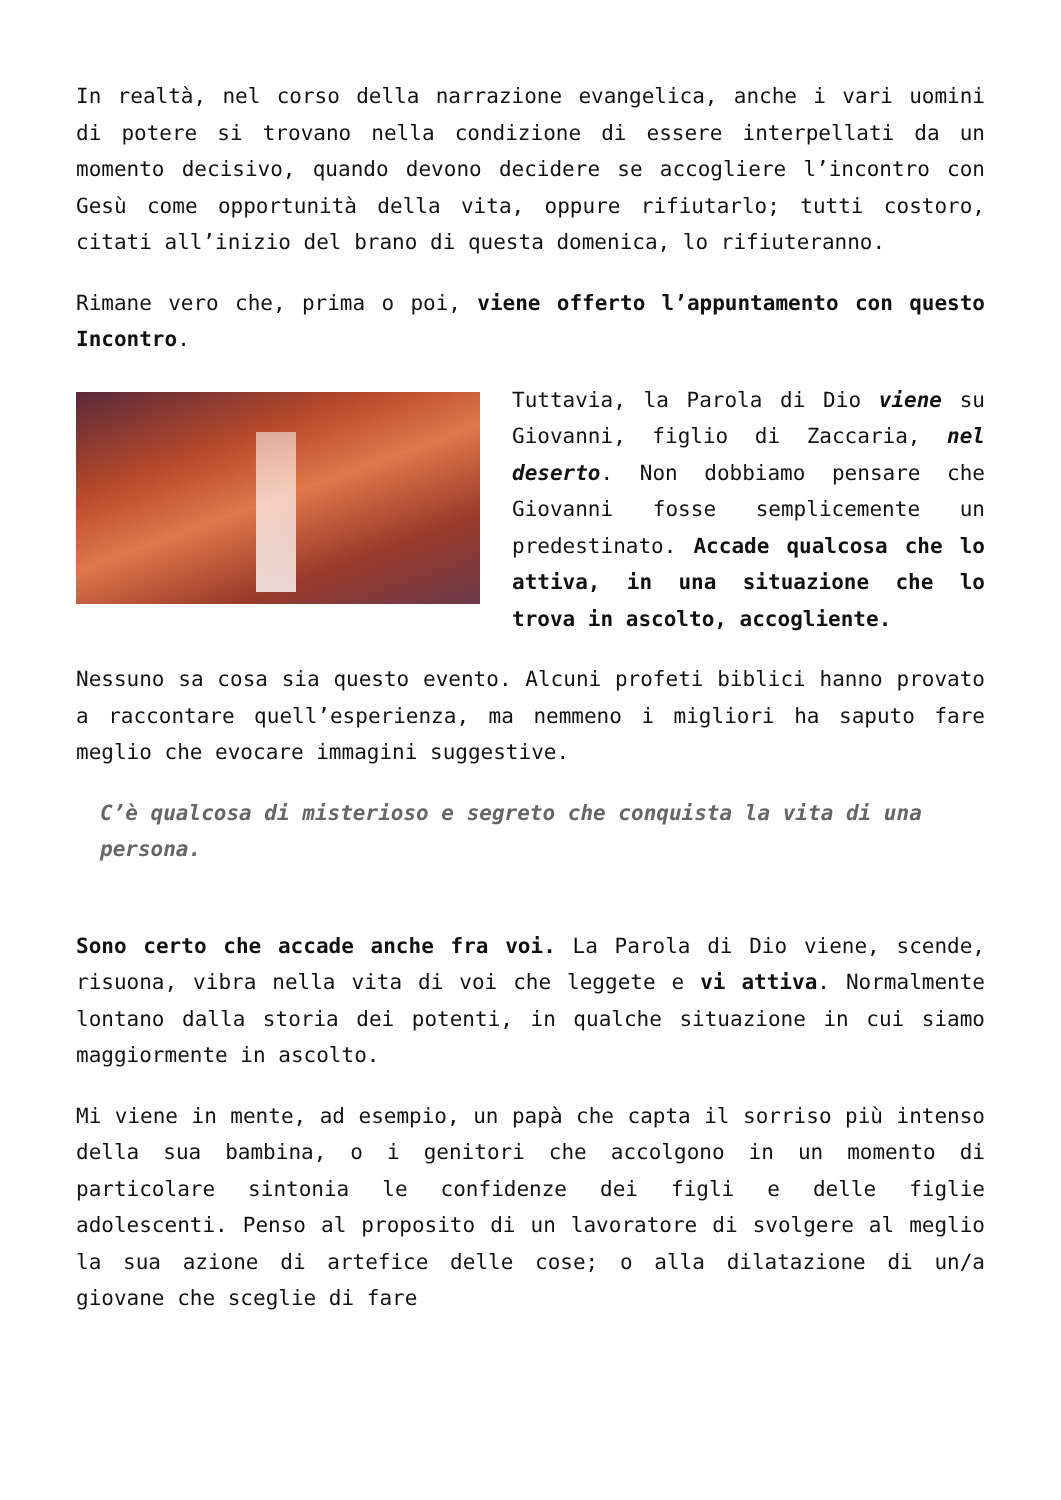In realtà, nel corso della narrazione evangelica, anche i vari uomini di potere si trovano nella condizione di essere interpellati da un momento decisivo, quando devono decidere se accogliere l’incontro con Gesù come opportunità della vita, oppure rifiutarlo; tutti costoro, citati all’inizio del brano di questa domenica, lo rifiuteranno.
Rimane vero che, prima o poi, viene offerto l’appuntamento con questo Incontro.
Tuttavia, la Parola di Dio viene su Giovanni, figlio di Zaccaria, nel deserto. Non dobbiamo pensare che Giovanni fosse semplicemente un predestinato. Accade qualcosa che lo attiva, in una situazione che lo trova in ascolto, accogliente.
Nessuno sa cosa sia questo evento. Alcuni profeti biblici hanno provato a raccontare quell’esperienza, ma nemmeno i migliori ha saputo fare meglio che evocare immagini suggestive.
C’è qualcosa di misterioso e segreto che conquista la vita di una persona.
Sono certo che accade anche fra voi. La Parola di Dio viene, scende, risuona, vibra nella vita di voi che leggete e vi attiva. Normalmente lontano dalla storia dei potenti, in qualche situazione in cui siamo maggiormente in ascolto.
Mi viene in mente, ad esempio, un papà che capta il sorriso più intenso della sua bambina, o i genitori che accolgono in un momento di particolare sintonia le confidenze dei figli e delle figlie adolescenti. Penso al proposito di un lavoratore di svolgere al meglio la sua azione di artefice delle cose; o alla dilatazione di un/a giovane che sceglie di fare